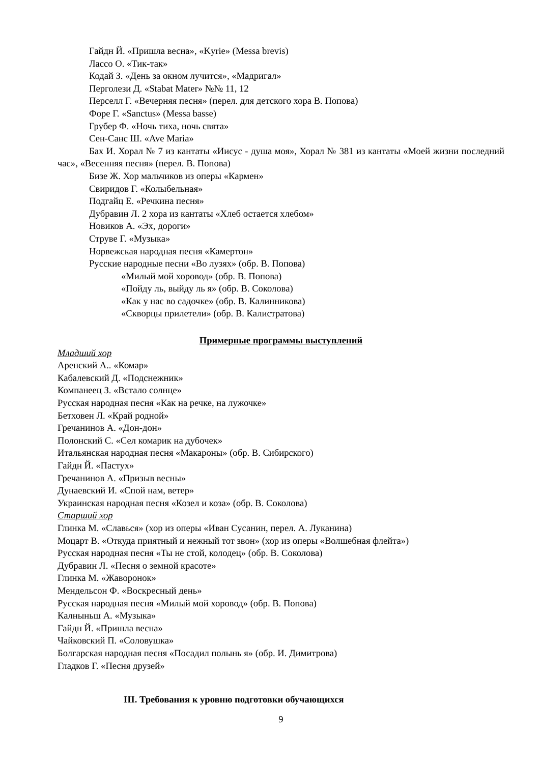Гайдн Й. «Пришла весна», «Kyrie» (Messa brevis)
Лассо О. «Тик-так»
Кодай З. «День за окном лучится», «Мадригал»
Перголези Д. «Stabat Mater» №№ 11, 12
Перселл Г. «Вечерняя песня» (перел. для детского хора В. Попова)
Форе Г. «Sanctus» (Messa basse)
Грубер Ф. «Ночь тиха, ночь свята»
Сен-Санс Ш. «Ave Maria»
Бах И. Хорал № 7 из кантаты «Иисус - душа моя», Хорал № 381 из кантаты «Моей жизни последний час», «Весенняя песня» (перел. В. Попова)
Бизе Ж. Хор мальчиков из оперы «Кармен»
Свиридов Г. «Колыбельная»
Подгайц Е. «Речкина песня»
Дубравин Л. 2 хора из кантаты «Хлеб остается хлебом»
Новиков А. «Эх, дороги»
Струве Г. «Музыка»
Норвежская народная песня «Камертон»
Русские народные песни «Во лузях» (обр. В. Попова)
«Милый мой хоровод» (обр. В. Попова)
«Пойду ль, выйду ль я» (обр. В. Соколова)
«Как у нас во садочке» (обр. В. Калинникова)
«Скворцы прилетели» (обр. В. Калистратова)
Примерные программы выступлений
Младший хор
Аренский А.. «Комар»
Кабалевский Д. «Подснежник»
Компанеец З. «Встало солнце»
Русская народная песня «Как на речке, на лужочке»
Бетховен Л. «Край родной»
Гречанинов А. «Дон-дон»
Полонский С. «Сел комарик на дубочек»
Итальянская народная песня «Макароны» (обр. В. Сибирского)
Гайдн Й. «Пастух»
Гречанинов А. «Призыв весны»
Дунаевский И. «Спой нам, ветер»
Украинская народная песня «Козел и коза» (обр. В. Соколова)
Старший хор
Глинка М. «Славься» (хор из оперы «Иван Сусанин, перел. А. Луканина)
Моцарт В. «Откуда приятный и нежный тот звон» (хор из оперы «Волшебная флейта»)
Русская народная песня «Ты не стой, колодец» (обр. В. Соколова)
Дубравин Л. «Песня о земной красоте»
Глинка М. «Жаворонок»
Мендельсон Ф. «Воскресный день»
Русская народная песня «Милый мой хоровод» (обр. В. Попова)
Калныньш А. «Музыка»
Гайдн Й. «Пришла весна»
Чайковский П. «Соловушка»
Болгарская народная песня «Посадил полынь я» (обр. И. Димитрова)
Гладков Г. «Песня друзей»
III. Требования к уровню подготовки обучающихся
9